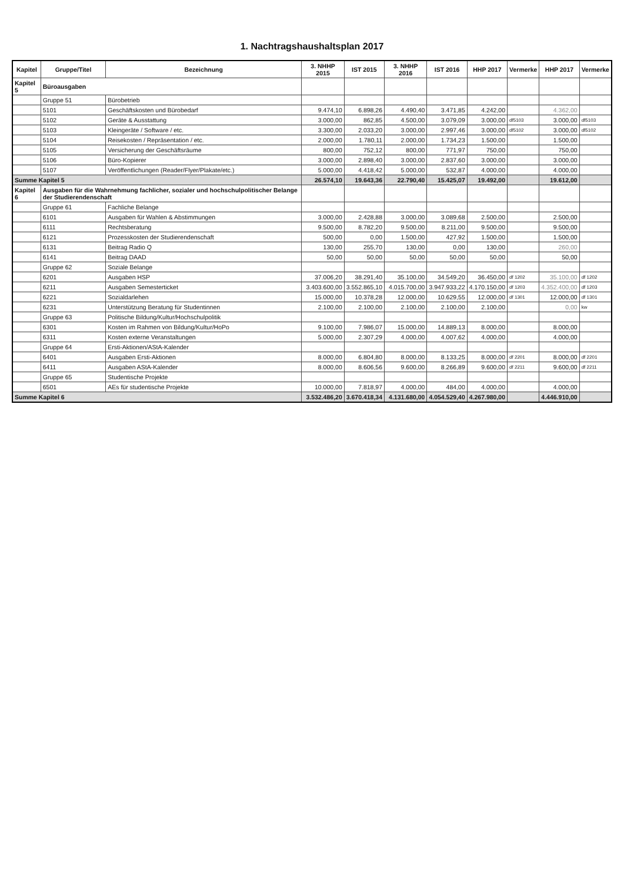1. Nachtragshaushaltsplan 2017
| Kapitel | Gruppe/Titel | Bezeichnung | 3. NHHP 2015 | IST 2015 | 3. NHHP 2016 | IST 2016 | HHP 2017 | Vermerke | HHP 2017 | Vermerke |
| --- | --- | --- | --- | --- | --- | --- | --- | --- | --- | --- |
| Kapitel 5 | Büroausgaben | | | | | | | | | |
| | Gruppe 51 | Bürobetrieb | | | | | | | | |
| | 5101 | Geschäftskosten und Bürobedarf | 9.474,10 | 6.898,26 | 4.490,40 | 3.471,85 | 4.242,00 | | 4.362,00 | |
| | 5102 | Geräte & Ausstattung | 3.000,00 | 862,85 | 4.500,00 | 3.079,09 | 3.000,00 | df5103 | 3.000,00 | df5103 |
| | 5103 | Kleingeräte / Software / etc. | 3.300,00 | 2.033,20 | 3.000,00 | 2.997,46 | 3.000,00 | df5102 | 3.000,00 | df5102 |
| | 5104 | Reisekosten / Repräsentation / etc. | 2.000,00 | 1.780,11 | 2.000,00 | 1.734,23 | 1.500,00 | | 1.500,00 | |
| | 5105 | Versicherung der Geschäftsräume | 800,00 | 752,12 | 800,00 | 771,97 | 750,00 | | 750,00 | |
| | 5106 | Büro-Kopierer | 3.000,00 | 2.898,40 | 3.000,00 | 2.837,60 | 3.000,00 | | 3.000,00 | |
| | 5107 | Veröffentlichungen (Reader/Flyer/Plakate/etc.) | 5.000,00 | 4.418,42 | 5.000,00 | 532,87 | 4.000,00 | | 4.000,00 | |
| Summe Kapitel 5 | | | 26.574,10 | 19.643,36 | 22.790,40 | 15.425,07 | 19.492,00 | | 19.612,00 | |
| Kapitel 6 | Ausgaben für die Wahrnehmung fachlicher, sozialer und hochschulpolitischer Belange der Studierendenschaft | | | | | | | | | |
| | Gruppe 61 | Fachliche Belange | | | | | | | | |
| | 6101 | Ausgaben für Wahlen & Abstimmungen | 3.000,00 | 2.428,88 | 3.000,00 | 3.089,68 | 2.500,00 | | 2.500,00 | |
| | 6111 | Rechtsberatung | 9.500,00 | 8.782,20 | 9.500,00 | 8.211,00 | 9.500,00 | | 9.500,00 | |
| | 6121 | Prozesskosten der Studierendenschaft | 500,00 | 0,00 | 1.500,00 | 427,92 | 1.500,00 | | 1.500,00 | |
| | 6131 | Beitrag Radio Q | 130,00 | 255,70 | 130,00 | 0,00 | 130,00 | | 260,00 | |
| | 6141 | Beitrag DAAD | 50,00 | 50,00 | 50,00 | 50,00 | 50,00 | | 50,00 | |
| | Gruppe 62 | Soziale Belange | | | | | | | | |
| | 6201 | Ausgaben HSP | 37.006,20 | 38.291,40 | 35.100,00 | 34.549,20 | 36.450,00 | df 1202 | 35.100,00 | df 1202 |
| | 6211 | Ausgaben Semesterticket | 3.403.600,00 | 3.552.865,10 | 4.015.700,00 | 3.947.933,22 | 4.170.150,00 | df 1203 | 4.352.400,00 | df 1203 |
| | 6221 | Sozialdarlehen | 15.000,00 | 10.378,28 | 12.000,00 | 10.629,55 | 12.000,00 | df 1301 | 12.000,00 | df 1301 |
| | 6231 | Unterstützung Beratung für Studentinnen | 2.100,00 | 2.100,00 | 2.100,00 | 2.100,00 | 2.100,00 | | 0,00 | kw |
| | Gruppe 63 | Politische Bildung/Kultur/Hochschulpolitik | | | | | | | | |
| | 6301 | Kosten im Rahmen von Bildung/Kultur/HoPo | 9.100,00 | 7.986,07 | 15.000,00 | 14.889,13 | 8.000,00 | | 8.000,00 | |
| | 6311 | Kosten externe Veranstaltungen | 5.000,00 | 2.307,29 | 4.000,00 | 4.007,62 | 4.000,00 | | 4.000,00 | |
| | Gruppe 64 | Ersti-Aktionen/AStA-Kalender | | | | | | | | |
| | 6401 | Ausgaben Ersti-Aktionen | 8.000,00 | 6.804,80 | 8.000,00 | 8.133,25 | 8.000,00 | df 2201 | 8.000,00 | df 2201 |
| | 6411 | Ausgaben AStA-Kalender | 8.000,00 | 8.606,56 | 9.600,00 | 8.266,89 | 9.600,00 | df 2211 | 9.600,00 | df 2211 |
| | Gruppe 65 | Studentische Projekte | | | | | | | | |
| | 6501 | AEs für studentische Projekte | 10.000,00 | 7.818,97 | 4.000,00 | 484,00 | 4.000,00 | | 4.000,00 | |
| Summe Kapitel 6 | | | 3.532.486,20 | 3.670.418,34 | 4.131.680,00 | 4.054.529,40 | 4.267.980,00 | | 4.446.910,00 | |